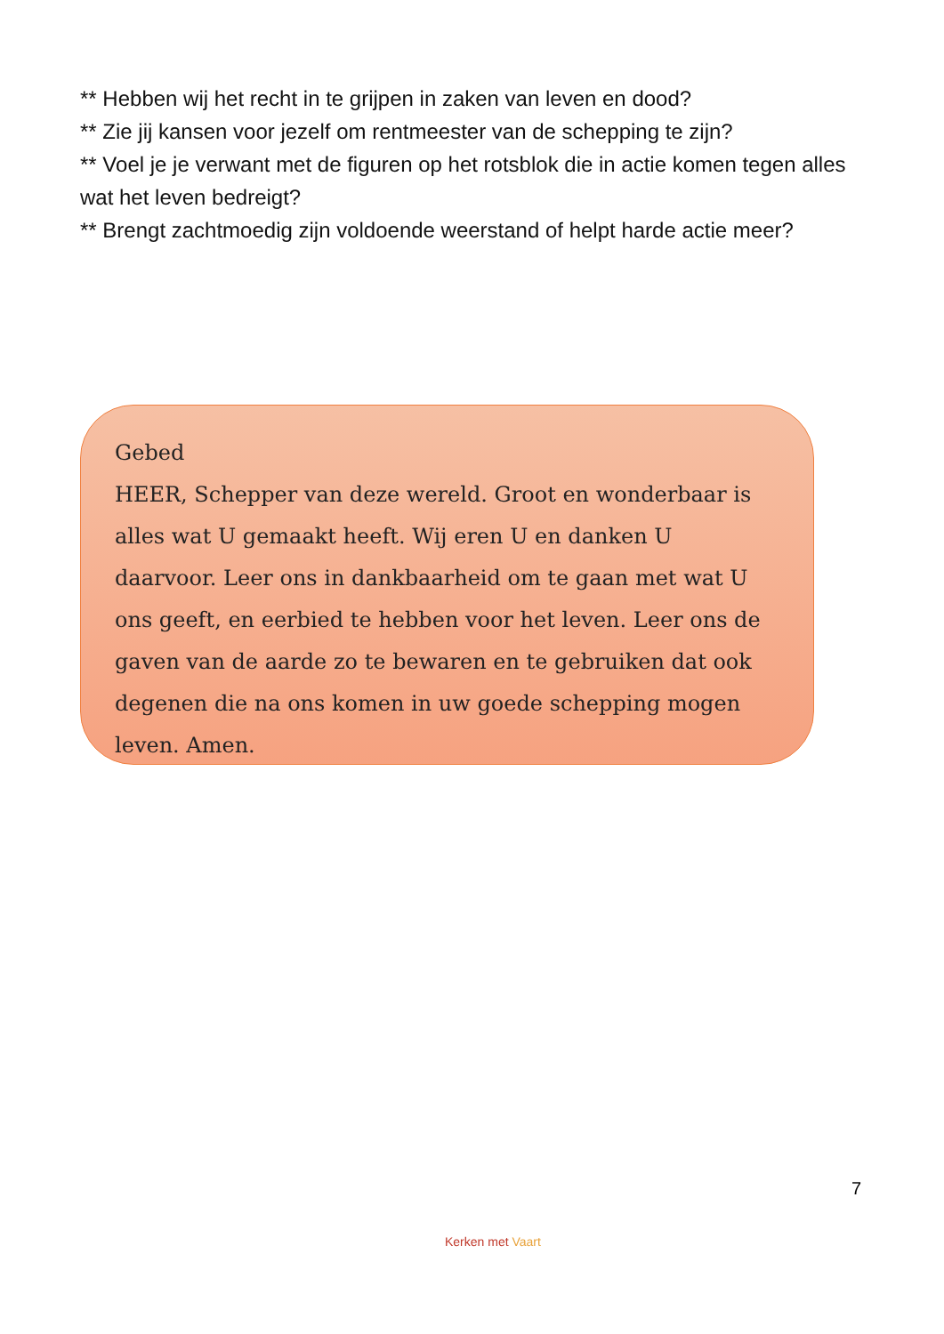** Hebben wij het recht in te grijpen in zaken van leven en dood?
** Zie jij kansen voor jezelf om rentmeester van de schepping te zijn?
** Voel je je verwant met de figuren op het rotsblok die in actie komen tegen alles wat het leven bedreigt?
** Brengt zachtmoedig zijn voldoende weerstand of helpt harde actie meer?
Gebed
HEER, Schepper van deze wereld. Groot en wonderbaar is alles wat U gemaakt heeft. Wij eren U en danken U daarvoor. Leer ons in dankbaarheid om te gaan met wat U ons geeft, en eerbied te hebben voor het leven. Leer ons de gaven van de aarde zo te bewaren en te gebruiken dat ook degenen die na ons komen in uw goede schepping mogen leven. Amen.
7
Kerken met Vaart